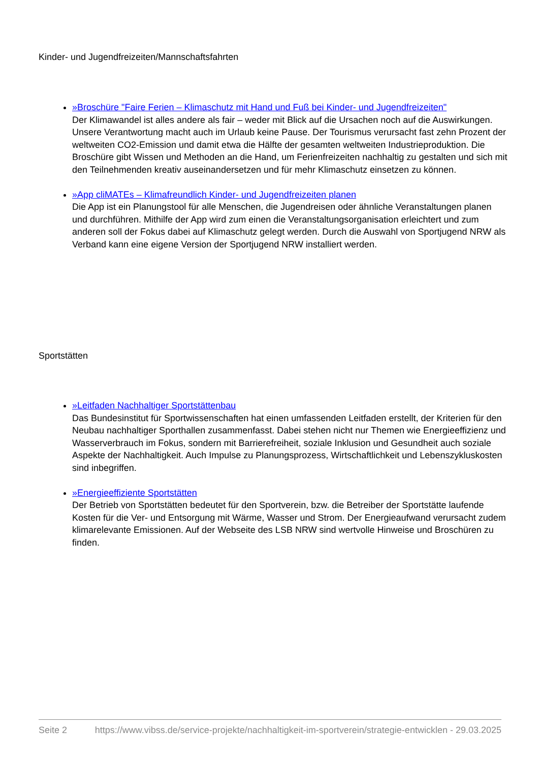Kinder- und Jugendfreizeiten/Mannschaftsfahrten
»Broschüre "Faire Ferien – Klimaschutz mit Hand und Fuß bei Kinder- und Jugendfreizeiten"
Der Klimawandel ist alles andere als fair – weder mit Blick auf die Ursachen noch auf die Auswirkungen. Unsere Verantwortung macht auch im Urlaub keine Pause. Der Tourismus verursacht fast zehn Prozent der weltweiten CO2-Emission und damit etwa die Hälfte der gesamten weltweiten Industrieproduktion. Die Broschüre gibt Wissen und Methoden an die Hand, um Ferienfreizeiten nachhaltig zu gestalten und sich mit den Teilnehmenden kreativ auseinandersetzen und für mehr Klimaschutz einsetzen zu können.
»App cliMATEs – Klimafreundlich Kinder- und Jugendfreizeiten planen
Die App ist ein Planungstool für alle Menschen, die Jugendreisen oder ähnliche Veranstaltungen planen und durchführen. Mithilfe der App wird zum einen die Veranstaltungsorganisation erleichtert und zum anderen soll der Fokus dabei auf Klimaschutz gelegt werden. Durch die Auswahl von Sportjugend NRW als Verband kann eine eigene Version der Sportjugend NRW installiert werden.
Sportstätten
»Leitfaden Nachhaltiger Sportstättenbau
Das Bundesinstitut für Sportwissenschaften hat einen umfassenden Leitfaden erstellt, der Kriterien für den Neubau nachhaltiger Sporthallen zusammenfasst. Dabei stehen nicht nur Themen wie Energieeffizienz und Wasserverbrauch im Fokus, sondern mit Barrierefreiheit, soziale Inklusion und Gesundheit auch soziale Aspekte der Nachhaltigkeit. Auch Impulse zu Planungsprozess, Wirtschaftlichkeit und Lebenszykluskosten sind inbegriffen.
»Energieeffiziente Sportstätten
Der Betrieb von Sportstätten bedeutet für den Sportverein, bzw. die Betreiber der Sportstätte laufende Kosten für die Ver- und Entsorgung mit Wärme, Wasser und Strom. Der Energieaufwand verursacht zudem klimarelevante Emissionen. Auf der Webseite des LSB NRW sind wertvolle Hinweise und Broschüren zu finden.
Seite 2 https://www.vibss.de/service-projekte/nachhaltigkeit-im-sportverein/strategie-entwicklen - 29.03.2025